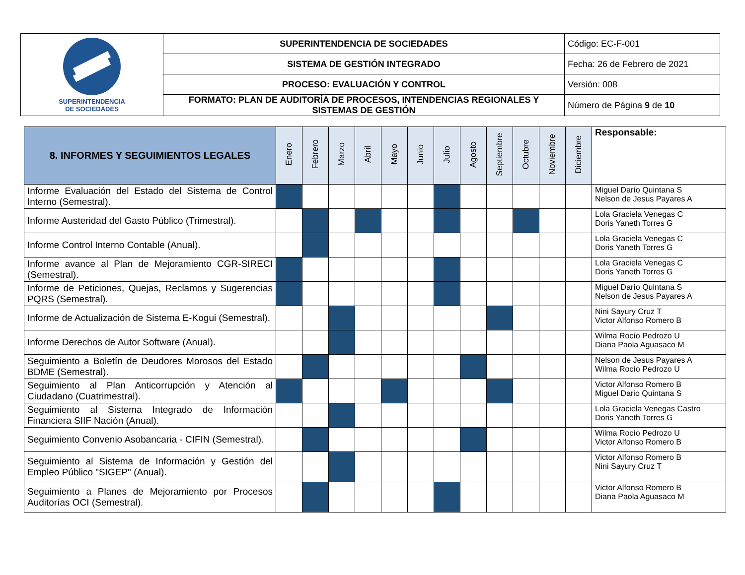| SUPERINTENDENCIA DE SOCIEDADES | SUPERINTENDENCIA DE SOCIEDADES | Código: EC-F-001 |
| | SISTEMA DE GESTIÓN INTEGRADO | Fecha: 26 de Febrero de 2021 |
| | PROCESO: EVALUACIÓN Y CONTROL | Versión: 008 |
| | FORMATO: PLAN DE AUDITORÍA DE PROCESOS, INTENDENCIAS REGIONALES Y SISTEMAS DE GESTIÓN | Número de Página 9 de 10 |
| 8. INFORMES Y SEGUIMIENTOS LEGALES | Enero | Febrero | Marzo | Abril | Mayo | Junio | Julio | Agosto | Septiembre | Octubre | Noviembre | Diciembre | Responsable: |
| --- | --- | --- | --- | --- | --- | --- | --- | --- | --- | --- | --- | --- | --- |
| Informe Evaluación del Estado del Sistema de Control Interno (Semestral). | | | | | | | | | | | | | Miguel Darío Quintana S Nelson de Jesus Payares A |
| Informe Austeridad del Gasto Público (Trimestral). | | | | | | | | | | | | | Lola Graciela Venegas C Doris Yaneth Torres G |
| Informe Control Interno Contable (Anual). | | | | | | | | | | | | | Lola Graciela Venegas C Doris Yaneth Torres G |
| Informe avance al Plan de Mejoramiento CGR-SIRECI (Semestral). | | | | | | | | | | | | | Lola Graciela Venegas C Doris Yaneth Torres G |
| Informe de Peticiones, Quejas, Reclamos y Sugerencias PQRS (Semestral). | | | | | | | | | | | | | Miguel Darío Quintana S Nelson de Jesus Payares A |
| Informe de Actualización de Sistema E-Kogui (Semestral). | | | | | | | | | | | | | Nini Sayury Cruz T Victor Alfonso Romero B |
| Informe Derechos de Autor Software (Anual). | | | | | | | | | | | | | Wilma Rocío Pedrozo U Diana Paola Aguasaco M |
| Seguimiento a Boletín de Deudores Morosos del Estado BDME (Semestral). | | | | | | | | | | | | | Nelson de Jesus Payares A Wilma Rocío Pedrozo U |
| Seguimiento al Plan Anticorrupción y Atención al Ciudadano (Cuatrimestral). | | | | | | | | | | | | | Victor Alfonso Romero B Miguel Dario Quintana S |
| Seguimiento al Sistema Integrado de Información Financiera SIIF Nación (Anual). | | | | | | | | | | | | | Lola Graciela Venegas Castro Doris Yaneth Torres G |
| Seguimiento Convenio Asobancaria - CIFIN (Semestral). | | | | | | | | | | | | | Wilma Rocío Pedrozo U Victor Alfonso Romero B |
| Seguimiento al Sistema de Información y Gestión del Empleo Público "SIGEP" (Anual). | | | | | | | | | | | | | Victor Alfonso Romero B Nini Sayury Cruz T |
| Seguimiento a Planes de Mejoramiento por Procesos Auditorías OCI (Semestral). | | | | | | | | | | | | | Victor Alfonso Romero B Diana Paola Aguasaco M |